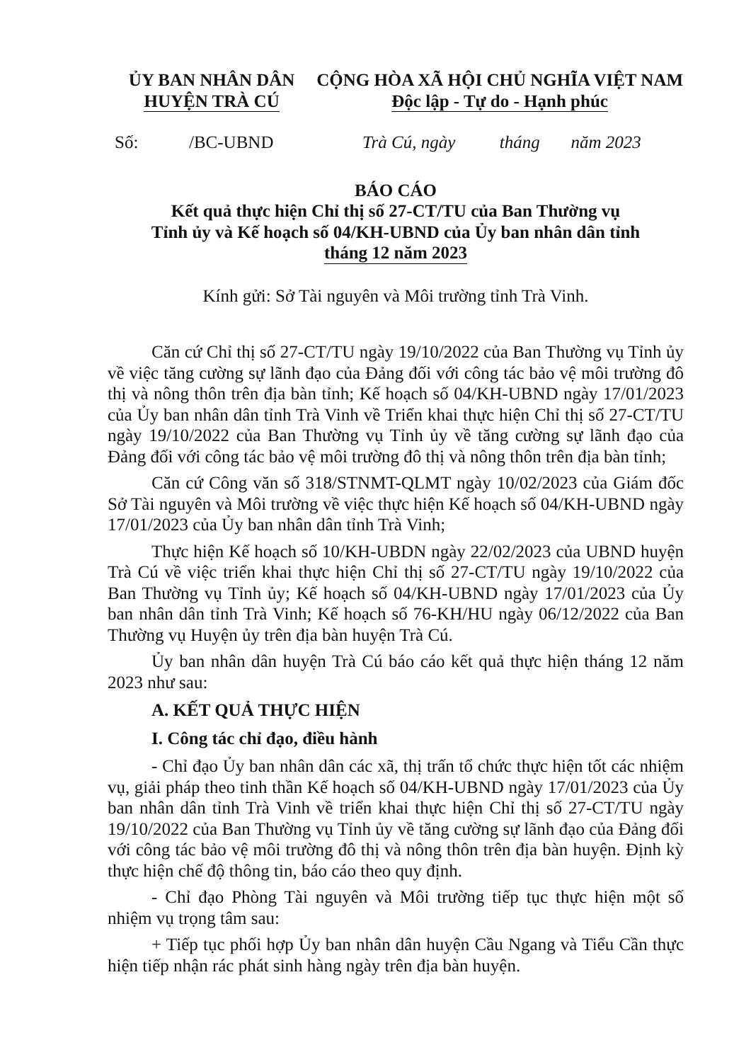ỦY BAN NHÂN DÂN
HUYỆN TRÀ CÚ
CỘNG HÒA XÃ HỘI CHỦ NGHĨA VIỆT NAM
Độc lập - Tự do - Hạnh phúc
Số: /BC-UBND Trà Cú, ngày tháng năm 2023
BÁO CÁO
Kết quả thực hiện Chỉ thị số 27-CT/TU của Ban Thường vụ
Tỉnh ủy và Kế hoạch số 04/KH-UBND của Ủy ban nhân dân tỉnh
tháng 12 năm 2023
Kính gửi: Sở Tài nguyên và Môi trường tỉnh Trà Vinh.
Căn cứ Chỉ thị số 27-CT/TU ngày 19/10/2022 của Ban Thường vụ Tỉnh ủy về việc tăng cường sự lãnh đạo của Đảng đối với công tác bảo vệ môi trường đô thị và nông thôn trên địa bàn tỉnh; Kế hoạch số 04/KH-UBND ngày 17/01/2023 của Ủy ban nhân dân tỉnh Trà Vinh về Triển khai thực hiện Chỉ thị số 27-CT/TU ngày 19/10/2022 của Ban Thường vụ Tỉnh ủy về tăng cường sự lãnh đạo của Đảng đối với công tác bảo vệ môi trường đô thị và nông thôn trên địa bàn tỉnh;
Căn cứ Công văn số 318/STNMT-QLMT ngày 10/02/2023 của Giám đốc Sở Tài nguyên và Môi trường về việc thực hiện Kế hoạch số 04/KH-UBND ngày 17/01/2023 của Ủy ban nhân dân tỉnh Trà Vinh;
Thực hiện Kế hoạch số 10/KH-UBDN ngày 22/02/2023 của UBND huyện Trà Cú về việc triển khai thực hiện Chỉ thị số 27-CT/TU ngày 19/10/2022 của Ban Thường vụ Tỉnh ủy; Kế hoạch số 04/KH-UBND ngày 17/01/2023 của Ủy ban nhân dân tỉnh Trà Vinh; Kế hoạch số 76-KH/HU ngày 06/12/2022 của Ban Thường vụ Huyện ủy trên địa bàn huyện Trà Cú.
Ủy ban nhân dân huyện Trà Cú báo cáo kết quả thực hiện tháng 12 năm 2023 như sau:
A. KẾT QUẢ THỰC HIỆN
I. Công tác chỉ đạo, điều hành
- Chỉ đạo Ủy ban nhân dân các xã, thị trấn tổ chức thực hiện tốt các nhiệm vụ, giải pháp theo tinh thần Kế hoạch số 04/KH-UBND ngày 17/01/2023 của Ủy ban nhân dân tỉnh Trà Vinh về triển khai thực hiện Chỉ thị số 27-CT/TU ngày 19/10/2022 của Ban Thường vụ Tỉnh ủy về tăng cường sự lãnh đạo của Đảng đối với công tác bảo vệ môi trường đô thị và nông thôn trên địa bàn huyện. Định kỳ thực hiện chế độ thông tin, báo cáo theo quy định.
- Chỉ đạo Phòng Tài nguyên và Môi trường tiếp tục thực hiện một số nhiệm vụ trọng tâm sau:
+ Tiếp tục phối hợp Ủy ban nhân dân huyện Cầu Ngang và Tiểu Cần thực hiện tiếp nhận rác phát sinh hàng ngày trên địa bàn huyện.